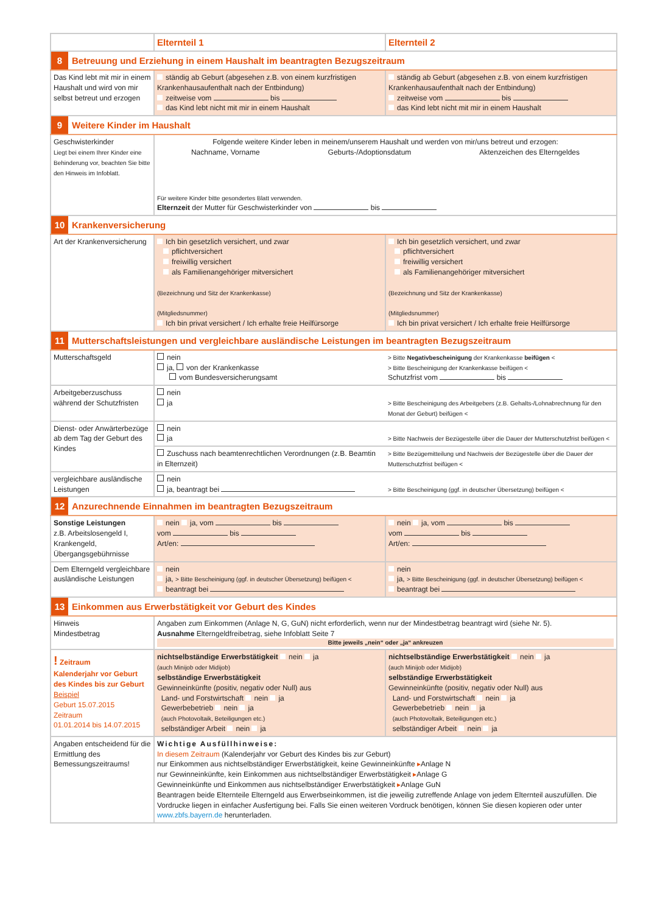| | Elternteil 1 | Elternteil 2 |
| --- | --- | --- |
| 8 Betreuung und Erziehung in einem Haushalt im beantragten Bezugszeitraum | | |
| Das Kind lebt mit mir in einem Haushalt und wird von mir selbst betreut und erzogen | ständig ab Geburt (abgesehen z.B. von einem kurzfristigen Krankenhausaufenthalt nach der Entbindung) zeitweise vom bis das Kind lebt nicht mit mir in einem Haushalt | ständig ab Geburt (abgesehen z.B. von einem kurzfristigen Krankenhausaufenthalt nach der Entbindung) zeitweise vom bis das Kind lebt nicht mit mir in einem Haushalt |
| 9 Weitere Kinder im Haushalt | | |
| Geschwisterkinder Liegt bei einem Ihrer Kinder eine Behinderung vor, beachten Sie bitte den Hinweis im Infoblatt. | Folgende weitere Kinder leben in meinem/unserem Haushalt und werden von mir/uns betreut und erzogen: Nachname, Vorname Geburts-/Adoptionsdatum Aktenzeichen des Elterngeldes Für weitere Kinder bitte gesondertes Blatt verwenden. Elternzeit der Mutter für Geschwisterkinder von bis | |
| 10 Krankenversicherung | | |
| Art der Krankenversicherung | Ich bin gesetzlich versichert, und zwar pflichtversichert freiwillig versichert als Familienangehöriger mitversichert (Bezeichnung und Sitz der Krankenkasse) (Mitgliedsnummer) Ich bin privat versichert / Ich erhalte freie Heilfürsorge | Ich bin gesetzlich versichert, und zwar pflichtversichert freiwillig versichert als Familienangehöriger mitversichert (Bezeichnung und Sitz der Krankenkasse) (Mitgliedsnummer) Ich bin privat versichert / Ich erhalte freie Heilfürsorge |
| 11 Mutterschaftsleistungen und vergleichbare ausländische Leistungen im beantragten Bezugszeitraum | | |
| Mutterschaftsgeld | nein ja, von der Krankenkasse vom Bundesversicherungsamt | > Bitte Negativbescheinigung der Krankenkasse beifügen < > Bitte Bescheinigung der Krankenkasse beifügen < Schutzfrist vom bis |
| Arbeitgeberzuschuss während der Schutzfristen | nein ja | > Bitte Bescheinigung des Arbeitgebers (z.B. Gehalts-/Lohnabrechnung für den Monat der Geburt) beifügen < |
| Dienst- oder Anwärterbezüge ab dem Tag der Geburt des Kindes | nein ja | > Bitte Nachweis der Bezügestelle über die Dauer der Mutterschutzfrist beifügen < |
| | Zuschuss nach beamtenrechtlichen Verordnungen (z.B. Beamtin in Elternzeit) | > Bitte Bezügemitteilung und Nachweis der Bezügestelle über die Dauer der Mutterschutzfrist beifügen < |
| vergleichbare ausländische Leistungen | nein ja, beantragt bei | > Bitte Bescheinigung (ggf. in deutscher Übersetzung) beifügen < |
| 12 Anzurechnende Einnahmen im beantragten Bezugszeitraum | | |
| Sonstige Leistungen z.B. Arbeitslosengeld I, Krankengeld, Übergangsgebührnisse | nein ja, vom bis vom bis Art/en: | nein ja, vom bis vom bis Art/en: |
| Dem Elterngeld vergleichbare ausländische Leistungen | nein ja, > Bitte Bescheinigung (ggf. in deutscher Übersetzung) beifügen < beantragt bei | nein ja, > Bitte Bescheinigung (ggf. in deutscher Übersetzung) beifügen < beantragt bei |
| 13 Einkommen aus Erwerbstätigkeit vor Geburt des Kindes | | |
| Hinweis Mindestbetrag | Angaben zum Einkommen (Anlage N, G, GuN) nicht erforderlich, wenn nur der Mindestbetrag beantragt wird (siehe Nr. 5). Ausnahme Elterngeldfreibetrag, siehe Infoblatt Seite 7 Bitte jeweils „nein“ oder „ja“ ankreuzen | |
| ! Zeitraum Kalenderjahr vor Geburt des Kindes bis zur Geburt Beispiel Geburt 15.07.2015 Zeitraum 01.01.2014 bis 14.07.2015 | nichtselbständige Erwerbstätigkeit nein ja (auch Minijob oder Midijob) selbständige Erwerbstätigkeit Gewinneinkünfte (positiv, negativ oder Null) aus Land- und Forstwirtschaft nein ja Gewerbebetrieb nein ja (auch Photovoltaik, Beteiligungen etc.) selbständiger Arbeit nein ja | nichtselbständige Erwerbstätigkeit nein ja (auch Minijob oder Midijob) selbständige Erwerbstätigkeit Gewinneinkünfte (positiv, negativ oder Null) aus Land- und Forstwirtschaft nein ja Gewerbebetrieb nein ja (auch Photovoltaik, Beteiligungen etc.) selbständiger Arbeit nein ja |
| Angaben entscheidend für die Ermittlung des Bemessungszeitraums! | Wichtige Ausfüllhinweise: In diesem Zeitraum (Kalenderjahr vor Geburt des Kindes bis zur Geburt) nur Einkommen aus nichtselbständiger Erwerbstätigkeit, keine Gewinneinkünfte ▸ Anlage N nur Gewinneinkünfte, kein Einkommen aus nichtselbständiger Erwerbstätigkeit ▸ Anlage G Gewinneinkünfte und Einkommen aus nichtselbständiger Erwerbstätigkeit ▸ Anlage GuN Beantragen beide Elternteile Elterngeld aus Erwerbseinkommen, ist die jeweilig zutreffende Anlage von jedem Elternteil auszufüllen. Die Vordrucke liegen in einfacher Ausfertigung bei. Falls Sie einen weiteren Vordruck benötigen, können Sie diesen kopieren oder unter www.zbfs.bayern.de herunterladen. | |